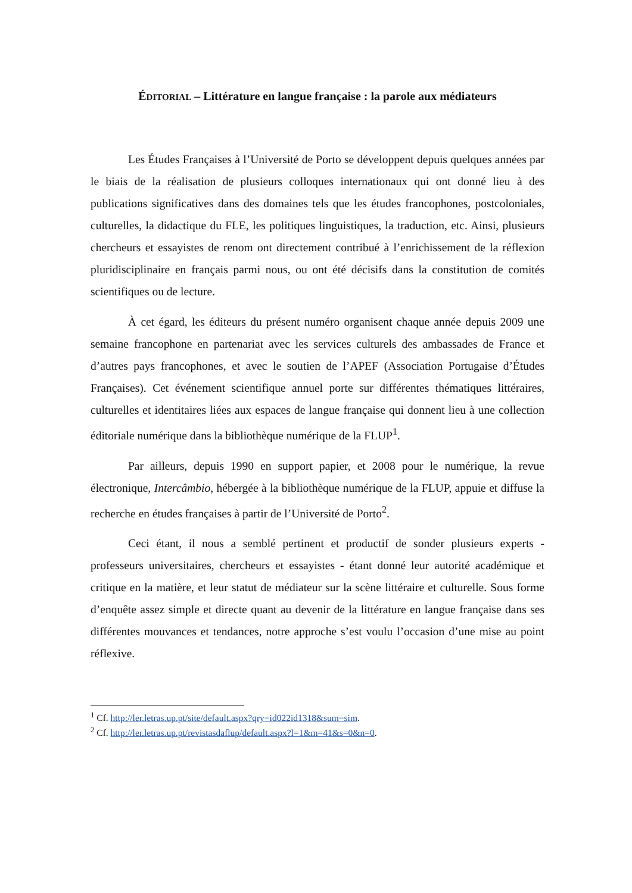ÉDITORIAL – Littérature en langue française : la parole aux médiateurs
Les Études Françaises à l’Université de Porto se développent depuis quelques années par le biais de la réalisation de plusieurs colloques internationaux qui ont donné lieu à des publications significatives dans des domaines tels que les études francophones, postcoloniales, culturelles, la didactique du FLE, les politiques linguistiques, la traduction, etc. Ainsi, plusieurs chercheurs et essayistes de renom ont directement contribué à l’enrichissement de la réflexion pluridisciplinaire en français parmi nous, ou ont été décisifs dans la constitution de comités scientifiques ou de lecture.
À cet égard, les éditeurs du présent numéro organisent chaque année depuis 2009 une semaine francophone en partenariat avec les services culturels des ambassades de France et d’autres pays francophones, et avec le soutien de l’APEF (Association Portugaise d’Études Françaises). Cet événement scientifique annuel porte sur différentes thématiques littéraires, culturelles et identitaires liées aux espaces de langue française qui donnent lieu à une collection éditoriale numérique dans la bibliothèque numérique de la FLUP<sup>1</sup>.
Par ailleurs, depuis 1990 en support papier, et 2008 pour le numérique, la revue électronique, Intercâmbio, hébergée à la bibliothèque numérique de la FLUP, appuie et diffuse la recherche en études françaises à partir de l’Université de Porto<sup>2</sup>.
Ceci étant, il nous a semblé pertinent et productif de sonder plusieurs experts - professeurs universitaires, chercheurs et essayistes - étant donné leur autorité académique et critique en la matière, et leur statut de médiateur sur la scène littéraire et culturelle. Sous forme d’enquête assez simple et directe quant au devenir de la littérature en langue française dans ses différentes mouvances et tendances, notre approche s’est voulu l’occasion d’une mise au point réflexive.
<sup>1</sup> Cf. http://ler.letras.up.pt/site/default.aspx?qry=id022id1318&sum=sim.
<sup>2</sup> Cf. http://ler.letras.up.pt/revistasdaflup/default.aspx?l=1&m=41&s=0&n=0.